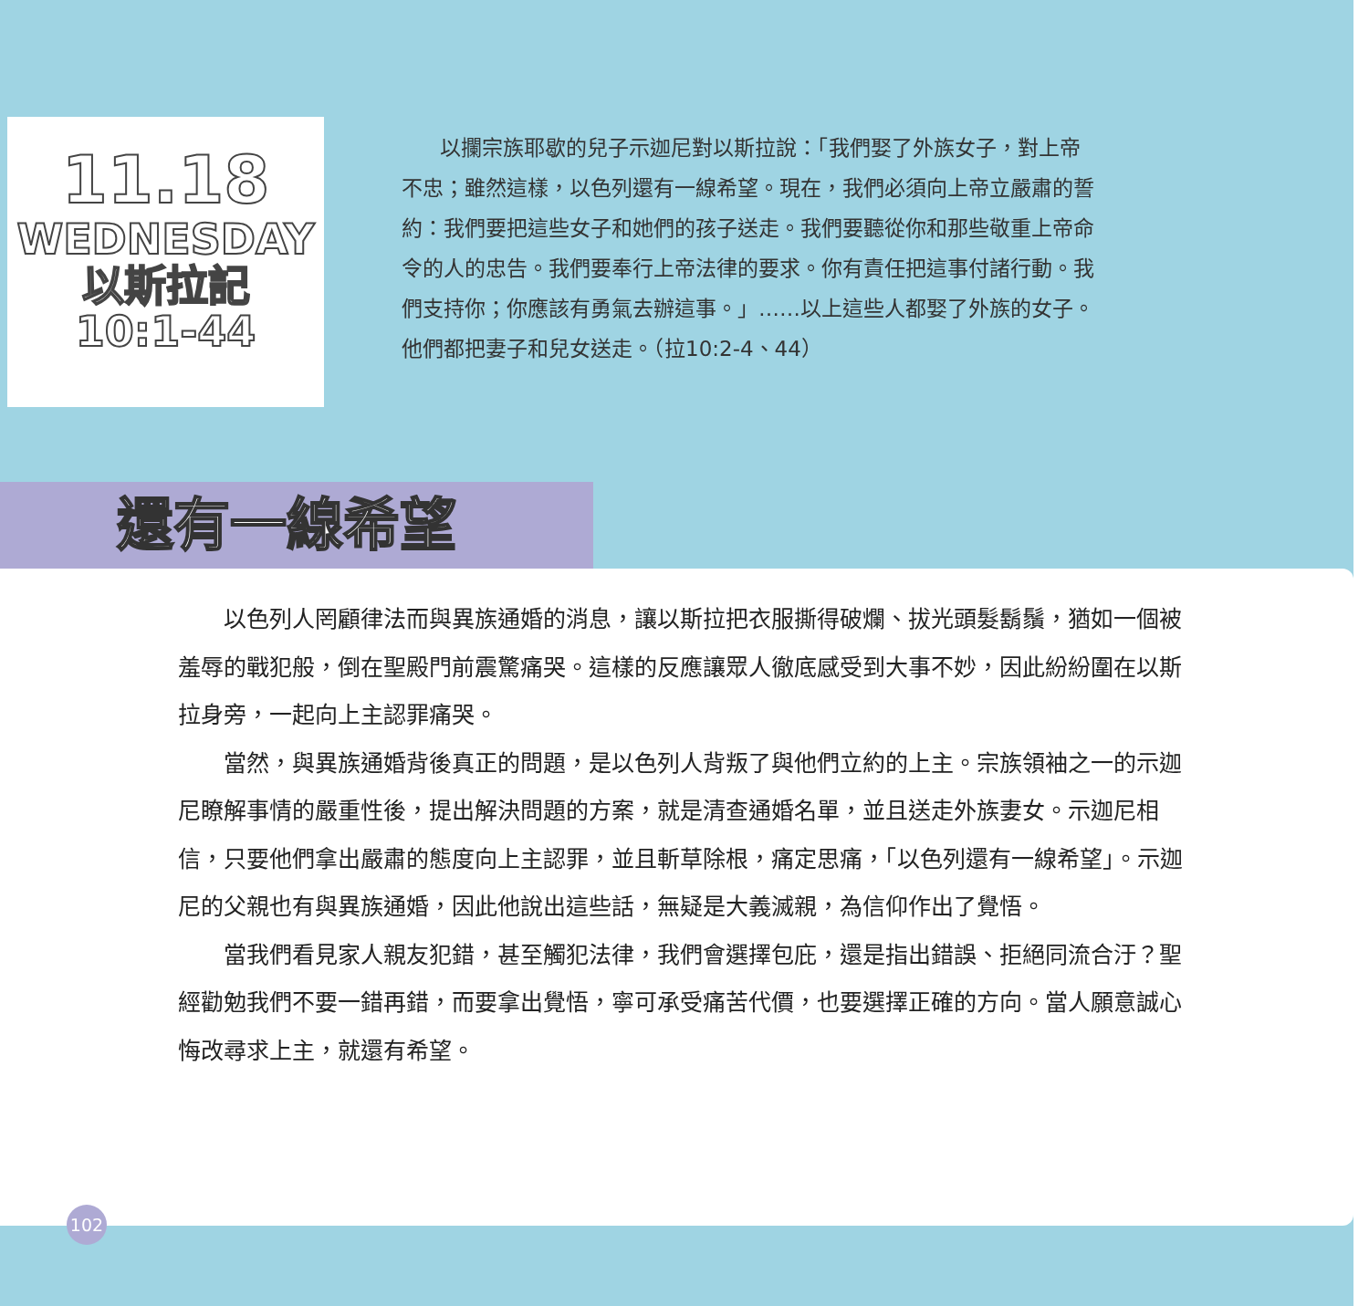11.18
WEDNESDAY
以斯拉記
10:1-44
以攔宗族耶歇的兒子示迦尼對以斯拉說：「我們娶了外族女子，對上帝不忠；雖然這樣，以色列還有一線希望。現在，我們必須向上帝立嚴肅的誓約：我們要把這些女子和她們的孩子送走。我們要聽從你和那些敬重上帝命令的人的忠告。我們要奉行上帝法律的要求。你有責任把這事付諸行動。我們支持你；你應該有勇氣去辦這事。」……以上這些人都娶了外族的女子。他們都把妻子和兒女送走。（拉10:2-4、44）
還有一線希望
以色列人罔顧律法而與異族通婚的消息，讓以斯拉把衣服撕得破爛、拔光頭髮鬍鬚，猶如一個被羞辱的戰犯般，倒在聖殿門前震驚痛哭。這樣的反應讓眾人徹底感受到大事不妙，因此紛紛圍在以斯拉身旁，一起向上主認罪痛哭。
當然，與異族通婚背後真正的問題，是以色列人背叛了與他們立約的上主。宗族領袖之一的示迦尼瞭解事情的嚴重性後，提出解決問題的方案，就是清查通婚名單，並且送走外族妻女。示迦尼相信，只要他們拿出嚴肅的態度向上主認罪，並且斬草除根，痛定思痛，「以色列還有一線希望」。示迦尼的父親也有與異族通婚，因此他說出這些話，無疑是大義滅親，為信仰作出了覺悟。
當我們看見家人親友犯錯，甚至觸犯法律，我們會選擇包庇，還是指出錯誤、拒絕同流合汙？聖經勸勉我們不要一錯再錯，而要拿出覺悟，寧可承受痛苦代價，也要選擇正確的方向。當人願意誠心悔改尋求上主，就還有希望。
102